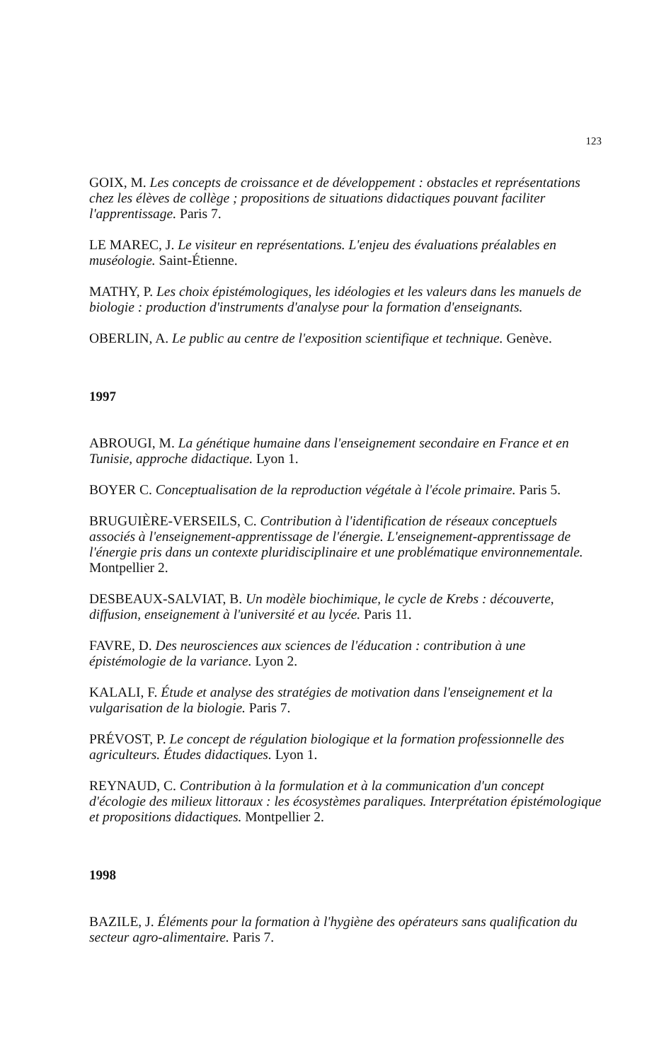123
GOIX, M. Les concepts de croissance et de développement : obstacles et représentations chez les élèves de collège ; propositions de situations didactiques pouvant faciliter l'apprentissage. Paris 7.
LE MAREC, J. Le visiteur en représentations. L'enjeu des évaluations préalables en muséologie. Saint-Étienne.
MATHY, P. Les choix épistémologiques, les idéologies et les valeurs dans les manuels de biologie : production d'instruments d'analyse pour la formation d'enseignants.
OBERLIN, A. Le public au centre de l'exposition scientifique et technique. Genève.
1997
ABROUGI, M. La génétique humaine dans l'enseignement secondaire en France et en Tunisie, approche didactique. Lyon 1.
BOYER C. Conceptualisation de la reproduction végétale à l'école primaire. Paris 5.
BRUGUIÈRE-VERSEILS, C. Contribution à l'identification de réseaux conceptuels associés à l'enseignement-apprentissage de l'énergie. L'enseignement-apprentissage de l'énergie pris dans un contexte pluridisciplinaire et une problématique environnementale. Montpellier 2.
DESBEAUX-SALVIAT, B. Un modèle biochimique, le cycle de Krebs : découverte, diffusion, enseignement à l'université et au lycée. Paris 11.
FAVRE, D. Des neurosciences aux sciences de l'éducation : contribution à une épistémologie de la variance. Lyon 2.
KALALI, F. Étude et analyse des stratégies de motivation dans l'enseignement et la vulgarisation de la biologie. Paris 7.
PRÉVOST, P. Le concept de régulation biologique et la formation professionnelle des agriculteurs. Études didactiques. Lyon 1.
REYNAUD, C. Contribution à la formulation et à la communication d'un concept d'écologie des milieux littoraux : les écosystèmes paraliques. Interprétation épistémologique et propositions didactiques. Montpellier 2.
1998
BAZILE, J. Éléments pour la formation à l'hygiène des opérateurs sans qualification du secteur agro-alimentaire. Paris 7.